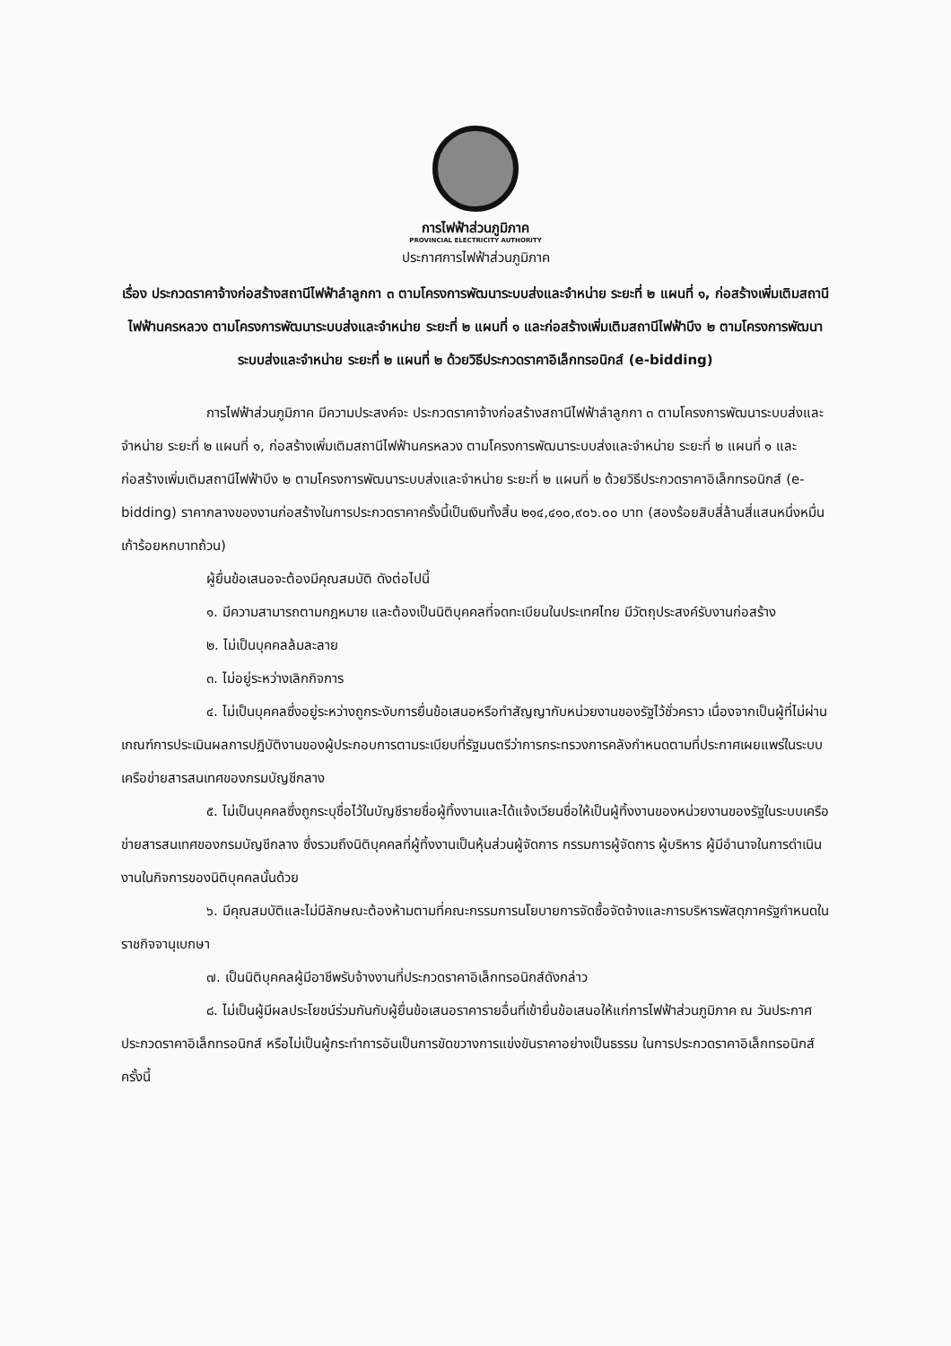การไฟฟ้าส่วนภูมิภาค
PROVINCIAL ELECTRICITY AUTHORITY
ประกาศการไฟฟ้าส่วนภูมิภาค
เรื่อง ประกวดราคาจ้างก่อสร้างสถานีไฟฟ้าลำลูกกา ๓ ตามโครงการพัฒนาระบบส่งและจำหน่าย ระยะที่ ๒ แผนที่ ๑, ก่อสร้างเพิ่มเติมสถานีไฟฟ้านครหลวง ตามโครงการพัฒนาระบบส่งและจำหน่าย ระยะที่ ๒ แผนที่ ๑ และก่อสร้างเพิ่มเติมสถานีไฟฟ้าบึง ๒ ตามโครงการพัฒนาระบบส่งและจำหน่าย ระยะที่ ๒ แผนที่ ๒ ด้วยวิธีประกวดราคาอิเล็กทรอนิกส์ (e-bidding)
การไฟฟ้าส่วนภูมิภาค มีความประสงค์จะ ประกวดราคาจ้างก่อสร้างสถานีไฟฟ้าลำลูกกา ๓ ตามโครงการพัฒนาระบบส่งและจำหน่าย ระยะที่ ๒ แผนที่ ๑, ก่อสร้างเพิ่มเติมสถานีไฟฟ้านครหลวง ตามโครงการพัฒนาระบบส่งและจำหน่าย ระยะที่ ๒ แผนที่ ๑ และก่อสร้างเพิ่มเติมสถานีไฟฟ้าบึง ๒ ตามโครงการพัฒนาระบบส่งและจำหน่าย ระยะที่ ๒ แผนที่ ๒ ด้วยวิธีประกวดราคาอิเล็กทรอนิกส์ (e-bidding) ราคากลางของงานก่อสร้างในการประกวดราคาครั้งนี้เป็นเงินทั้งสิ้น ๒๑๔,๔๑๐,๙๐๖.๐๐ บาท (สองร้อยสิบสี่ล้านสี่แสนหนึ่งหมื่นเก้าร้อยหกบาทถ้วน)
ผู้ยื่นข้อเสนอจะต้องมีคุณสมบัติ ดังต่อไปนี้
๑. มีความสามารถตามกฎหมาย และต้องเป็นนิติบุคคลที่จดทะเบียนในประเทศไทย มีวัตถุประสงค์รับงานก่อสร้าง
๒. ไม่เป็นบุคคลล้มละลาย
๓. ไม่อยู่ระหว่างเลิกกิจการ
๔. ไม่เป็นบุคคลซึ่งอยู่ระหว่างถูกระงับการยื่นข้อเสนอหรือทำสัญญากับหน่วยงานของรัฐไว้ชั่วคราว เนื่องจากเป็นผู้ที่ไม่ผ่านเกณฑ์การประเมินผลการปฏิบัติงานของผู้ประกอบการตามระเบียบที่รัฐมนตรีว่าการกระทรวงการคลังกำหนดตามที่ประกาศเผยแพร่ในระบบเครือข่ายสารสนเทศของกรมบัญชีกลาง
๕. ไม่เป็นบุคคลซึ่งถูกระบุชื่อไว้ในบัญชีรายชื่อผู้ทิ้งงานและได้แจ้งเวียนชื่อให้เป็นผู้ทิ้งงานของหน่วยงานของรัฐในระบบเครือข่ายสารสนเทศของกรมบัญชีกลาง ซึ่งรวมถึงนิติบุคคลที่ผู้ทิ้งงานเป็นหุ้นส่วนผู้จัดการ กรรมการผู้จัดการ ผู้บริหาร ผู้มีอำนาจในการดำเนินงานในกิจการของนิติบุคคลนั้นด้วย
๖. มีคุณสมบัติและไม่มีลักษณะต้องห้ามตามที่คณะกรรมการนโยบายการจัดซื้อจัดจ้างและการบริหารพัสดุภาครัฐกำหนดในราชกิจจานุเบกษา
๗. เป็นนิติบุคคลผู้มีอาชีพรับจ้างงานที่ประกวดราคาอิเล็กทรอนิกส์ดังกล่าว
๘. ไม่เป็นผู้มีผลประโยชน์ร่วมกันกับผู้ยื่นข้อเสนอราคารายอื่นที่เข้ายื่นข้อเสนอให้แก่การไฟฟ้าส่วนภูมิภาค ณ วันประกาศประกวดราคาอิเล็กทรอนิกส์ หรือไม่เป็นผู้กระทำการอันเป็นการขัดขวางการแข่งขันราคาอย่างเป็นธรรม ในการประกวดราคาอิเล็กทรอนิกส์ครั้งนี้